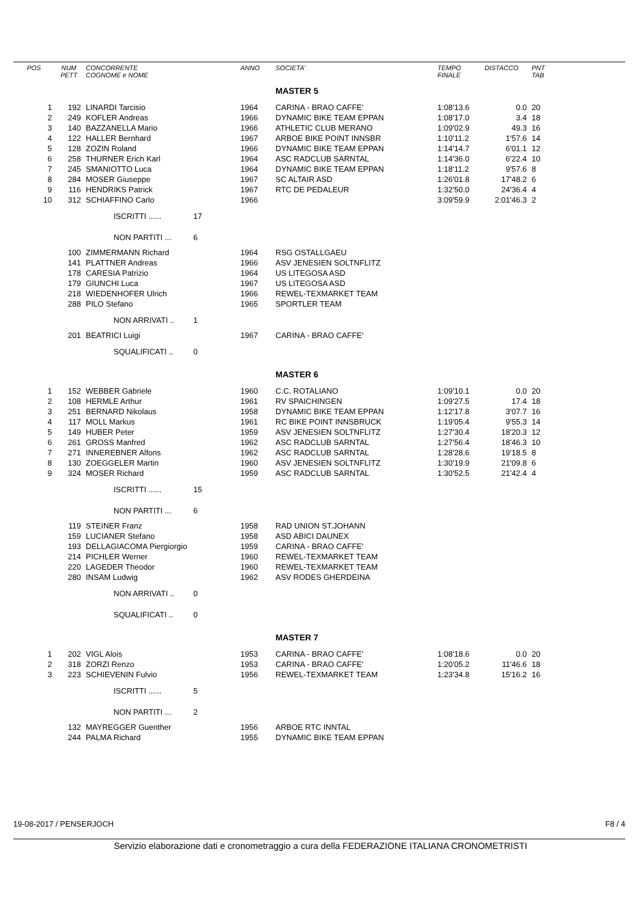| POS | NUM PETT | CONCORRENTE COGNOME e NOME | | ANNO | SOCIETA' | TEMPO FINALE | DISTACCO | PNT TAB |
| --- | --- | --- | --- | --- | --- | --- | --- | --- |
| | | | | | MASTER 5 | | | |
| 1 | 192 | LINARDI Tarcisio | | 1964 | CARINA - BRAO CAFFE' | 1:08'13.6 | 0.0 | 20 |
| 2 | 249 | KOFLER Andreas | | 1966 | DYNAMIC BIKE TEAM EPPAN | 1:08'17.0 | 3.4 | 18 |
| 3 | 140 | BAZZANELLA Mario | | 1966 | ATHLETIC CLUB MERANO | 1:09'02.9 | 49.3 | 16 |
| 4 | 122 | HALLER Bernhard | | 1967 | ARBOE BIKE POINT INNSBR | 1:10'11.2 | 1'57.6 | 14 |
| 5 | 128 | ZOZIN Roland | | 1966 | DYNAMIC BIKE TEAM EPPAN | 1:14'14.7 | 6'01.1 | 12 |
| 6 | 258 | THURNER Erich Karl | | 1964 | ASC RADCLUB SARNTAL | 1:14'36.0 | 6'22.4 | 10 |
| 7 | 245 | SMANIOTTO Luca | | 1964 | DYNAMIC BIKE TEAM EPPAN | 1:18'11.2 | 9'57.6 | 8 |
| 8 | 284 | MOSER Giuseppe | | 1967 | SC ALTAIR ASD | 1:26'01.8 | 17'48.2 | 6 |
| 9 | 116 | HENDRIKS Patrick | | 1967 | RTC DE PEDALEUR | 1:32'50.0 | 24'36.4 | 4 |
| 10 | 312 | SCHIAFFINO Carlo | | 1966 | | 3:09'59.9 | 2:01'46.3 | 2 |
| | | ISCRITTI ...... | 17 | | | | | |
| | | NON PARTITI ... | 6 | | | | | |
| | 100 | ZIMMERMANN Richard | | 1964 | RSG OSTALLGAEU | | | |
| | 141 | PLATTNER Andreas | | 1966 | ASV JENESIEN SOLTNFLITZ | | | |
| | 178 | CARESIA Patrizio | | 1964 | US LITEGOSA ASD | | | |
| | 179 | GIUNCHI Luca | | 1967 | US LITEGOSA ASD | | | |
| | 218 | WIEDENHOFER Ulrich | | 1966 | REWEL-TEXMARKET TEAM | | | |
| | 288 | PILO Stefano | | 1965 | SPORTLER TEAM | | | |
| | | NON ARRIVATI .. | 1 | | | | | |
| | 201 | BEATRICI Luigi | | 1967 | CARINA - BRAO CAFFE' | | | |
| | | SQUALIFICATI .. | 0 | | | | | |
| | | | | | MASTER 6 | | | |
| 1 | 152 | WEBBER Gabriele | | 1960 | C.C. ROTALIANO | 1:09'10.1 | 0.0 | 20 |
| 2 | 108 | HERMLE Arthur | | 1961 | RV SPAICHINGEN | 1:09'27.5 | 17.4 | 18 |
| 3 | 251 | BERNARD Nikolaus | | 1958 | DYNAMIC BIKE TEAM EPPAN | 1:12'17.8 | 3'07.7 | 16 |
| 4 | 117 | MOLL Markus | | 1961 | RC BIKE POINT INNSBRUCK | 1:19'05.4 | 9'55.3 | 14 |
| 5 | 149 | HUBER Peter | | 1959 | ASV JENESIEN SOLTNFLITZ | 1:27'30.4 | 18'20.3 | 12 |
| 6 | 261 | GROSS Manfred | | 1962 | ASC RADCLUB SARNTAL | 1:27'56.4 | 18'46.3 | 10 |
| 7 | 271 | INNEREBNER Alfons | | 1962 | ASC RADCLUB SARNTAL | 1:28'28.6 | 19'18.5 | 8 |
| 8 | 130 | ZOEGGELER Martin | | 1960 | ASV JENESIEN SOLTNFLITZ | 1:30'19.9 | 21'09.8 | 6 |
| 9 | 324 | MOSER Richard | | 1959 | ASC RADCLUB SARNTAL | 1:30'52.5 | 21'42.4 | 4 |
| | | ISCRITTI ...... | 15 | | | | | |
| | | NON PARTITI ... | 6 | | | | | |
| | 119 | STEINER Franz | | 1958 | RAD UNION ST.JOHANN | | | |
| | 159 | LUCIANER Stefano | | 1958 | ASD ABICI DAUNEX | | | |
| | 193 | DELLAGIACOMA Piergiorgio | | 1959 | CARINA - BRAO CAFFE' | | | |
| | 214 | PICHLER Werner | | 1960 | REWEL-TEXMARKET TEAM | | | |
| | 220 | LAGEDER Theodor | | 1960 | REWEL-TEXMARKET TEAM | | | |
| | 280 | INSAM Ludwig | | 1962 | ASV RODES GHERDEINA | | | |
| | | NON ARRIVATI .. | 0 | | | | | |
| | | SQUALIFICATI .. | 0 | | | | | |
| | | | | | MASTER 7 | | | |
| 1 | 202 | VIGL Alois | | 1953 | CARINA - BRAO CAFFE' | 1:08'18.6 | 0.0 | 20 |
| 2 | 318 | ZORZI Renzo | | 1953 | CARINA - BRAO CAFFE' | 1:20'05.2 | 11'46.6 | 18 |
| 3 | 223 | SCHIEVENIN Fulvio | | 1956 | REWEL-TEXMARKET TEAM | 1:23'34.8 | 15'16.2 | 16 |
| | | ISCRITTI ...... | 5 | | | | | |
| | | NON PARTITI ... | 2 | | | | | |
| | 132 | MAYREGGER Guenther | | 1956 | ARBOE RTC INNTAL | | | |
| | 244 | PALMA Richard | | 1955 | DYNAMIC BIKE TEAM EPPAN | | | |
19-08-2017 / PENSERJOCH F8 / 4
Servizio elaborazione dati e cronometraggio a cura della FEDERAZIONE ITALIANA CRONOMETRISTI